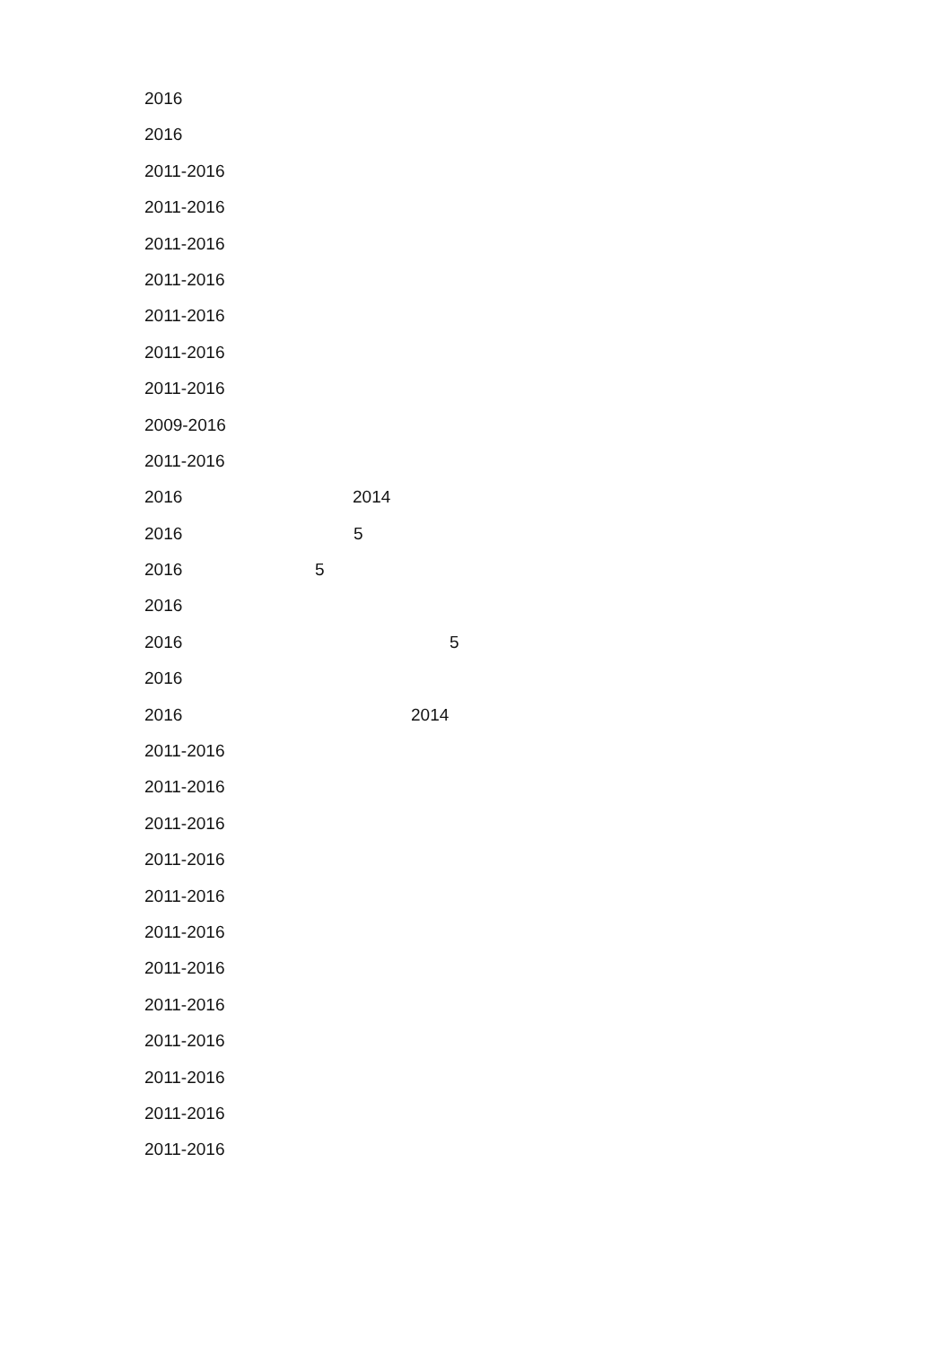2016
2016
2011-2016
2011-2016
2011-2016
2011-2016
2011-2016
2011-2016
2011-2016
2009-2016
2011-2016
2016 2014
2016 5
2016 5
2016
2016 5
2016
2016 2014
2011-2016
2011-2016
2011-2016
2011-2016
2011-2016
2011-2016
2011-2016
2011-2016
2011-2016
2011-2016
2011-2016
2011-2016